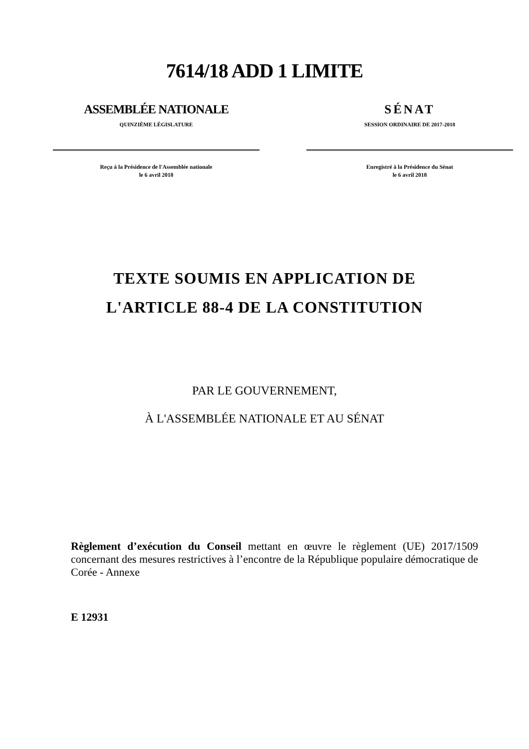7614/18 ADD 1 LIMITE
ASSEMBLÉE NATIONALE
QUINZIÈME LÉGISLATURE
Reçu à la Présidence de l'Assemblée nationale
le 6 avril 2018
SÉNAT
SESSION ORDINAIRE DE 2017-2018
Enregistré à la Présidence du Sénat
le 6 avril 2018
TEXTE SOUMIS EN APPLICATION DE
L'ARTICLE 88-4 DE LA CONSTITUTION
PAR LE GOUVERNEMENT,
À L'ASSEMBLÉE NATIONALE ET AU SÉNAT
Règlement d’exécution du Conseil mettant en œuvre le règlement (UE) 2017/1509 concernant des mesures restrictives à l’encontre de la République populaire démocratique de Corée - Annexe
E 12931